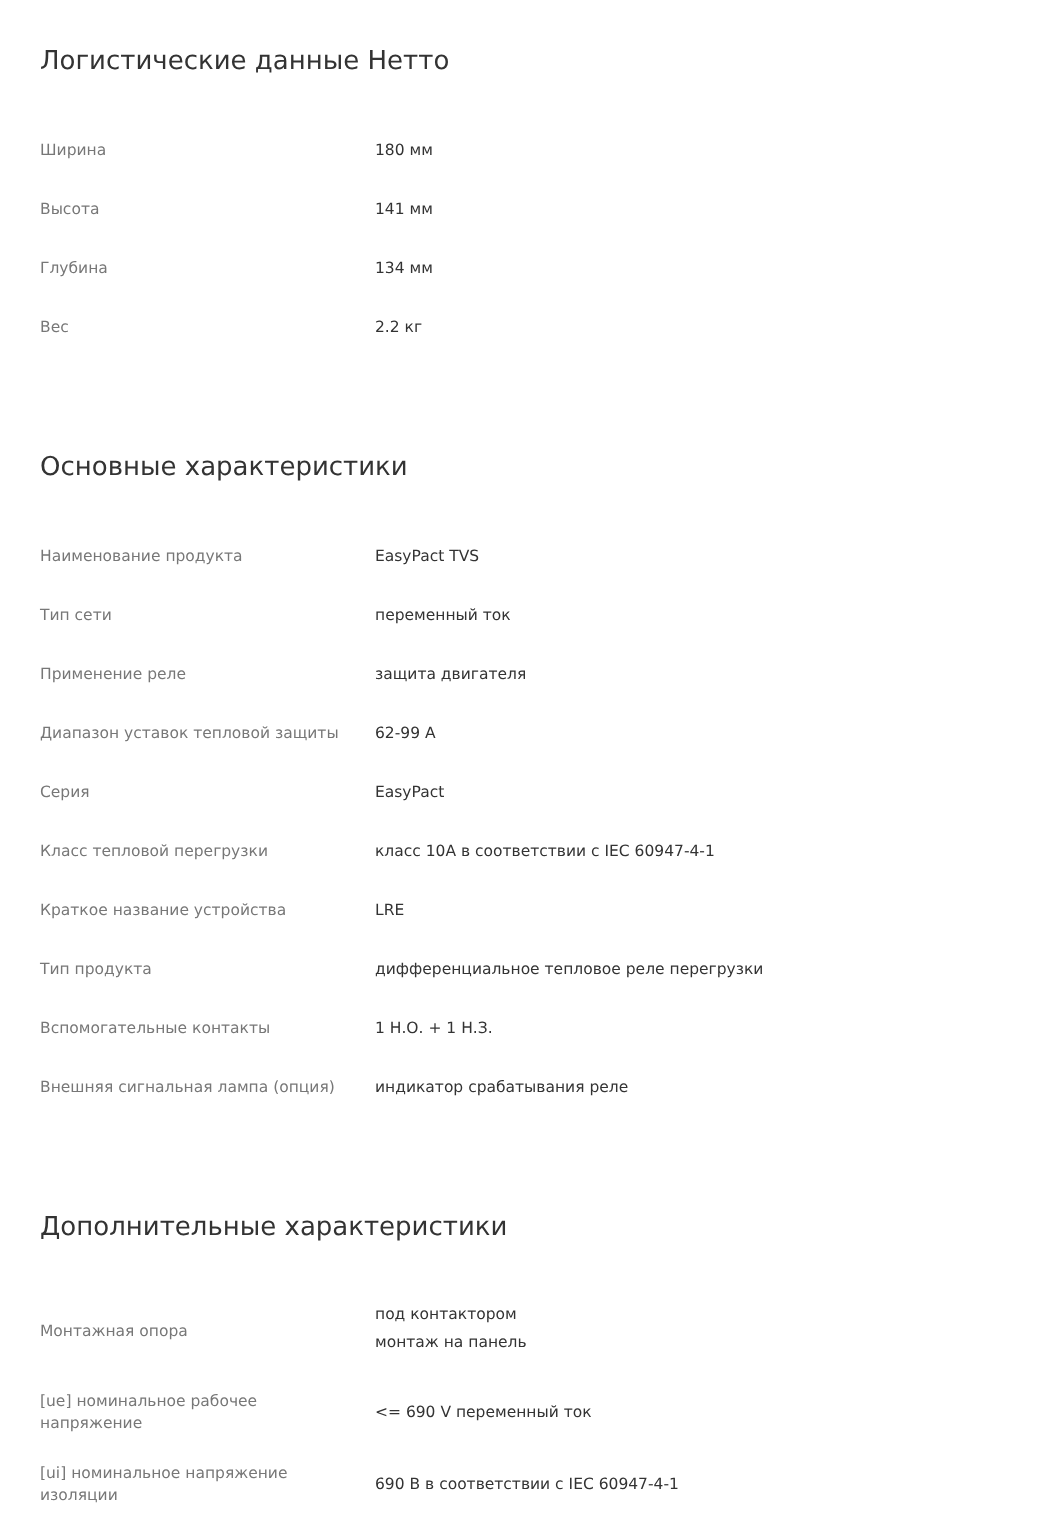Логистические данные Нетто
| Ширина | 180 мм |
| Высота | 141 мм |
| Глубина | 134 мм |
| Вес | 2.2 кг |
Основные характеристики
| Наименование продукта | EasyPact TVS |
| Тип сети | переменный ток |
| Применение реле | защита двигателя |
| Диапазон уставок тепловой защиты | 62-99 A |
| Серия | EasyPact |
| Класс тепловой перегрузки | класс 10A в соответствии с IEC 60947-4-1 |
| Краткое название устройства | LRE |
| Тип продукта | дифференциальное тепловое реле перегрузки |
| Вспомогательные контакты | 1 Н.О. + 1 Н.З. |
| Внешняя сигнальная лампа (опция) | индикатор срабатывания реле |
Дополнительные характеристики
| Монтажная опора | под контактором монтаж на панель |
| [ue] номинальное рабочее напряжение | <= 690 V переменный ток |
| [ui] номинальное напряжение изоляции | 690 В в соответствии с IEC 60947-4-1 |